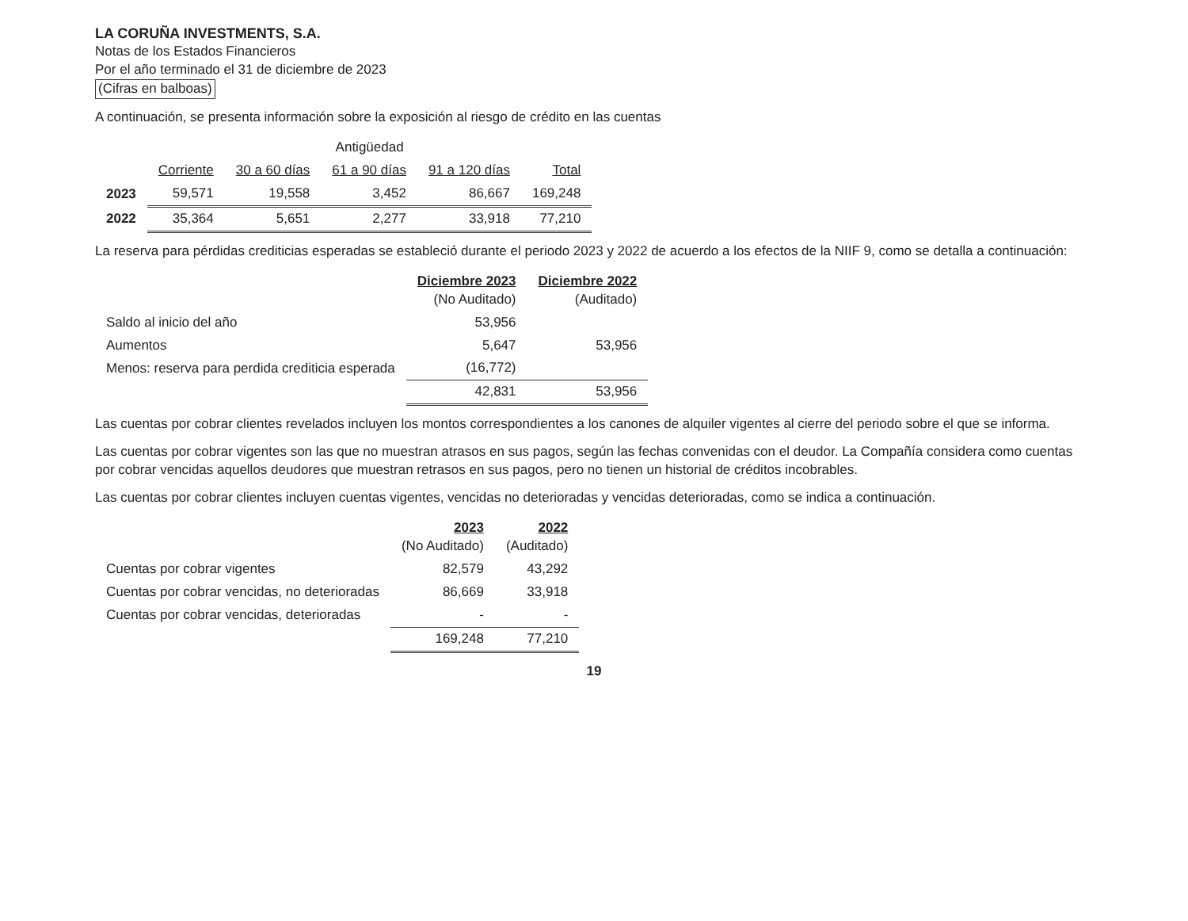LA CORUÑA INVESTMENTS, S.A.
Notas de los Estados Financieros
Por el año terminado el 31 de diciembre de 2023
(Cifras en balboas)
A continuación, se presenta información sobre la exposición al riesgo de crédito en las cuentas
| | Antigüedad | | | | |
| --- | --- | --- | --- | --- | --- |
| | Corriente | 30 a 60 días | 61 a 90 días | 91 a 120 días | Total |
| 2023 | 59,571 | 19,558 | 3,452 | 86,667 | 169,248 |
| 2022 | 35,364 | 5,651 | 2,277 | 33,918 | 77,210 |
La reserva para pérdidas crediticias esperadas se estableció durante el periodo 2023 y 2022 de acuerdo a los efectos de la NIIF 9, como se detalla a continuación:
| | Diciembre 2023 (No Auditado) | Diciembre 2022 (Auditado) |
| --- | --- | --- |
| Saldo al inicio del año | 53,956 | |
| Aumentos | 5,647 | 53,956 |
| Menos: reserva para perdida crediticia esperada | (16,772) | |
| | 42,831 | 53,956 |
Las cuentas por cobrar clientes revelados incluyen los montos correspondientes a los canones de alquiler vigentes al cierre del periodo sobre el que se informa.
Las cuentas por cobrar vigentes son las que no muestran atrasos en sus pagos, según las fechas convenidas con el deudor. La Compañía considera como cuentas por cobrar vencidas aquellos deudores que muestran retrasos en sus pagos, pero no tienen un historial de créditos incobrables.
Las cuentas por cobrar clientes incluyen cuentas vigentes, vencidas no deterioradas y vencidas deterioradas, como se indica a continuación.
| | 2023 (No Auditado) | 2022 (Auditado) |
| --- | --- | --- |
| Cuentas por cobrar vigentes | 82,579 | 43,292 |
| Cuentas por cobrar vencidas, no deterioradas | 86,669 | 33,918 |
| Cuentas por cobrar vencidas, deterioradas | - | - |
| | 169,248 | 77,210 |
19